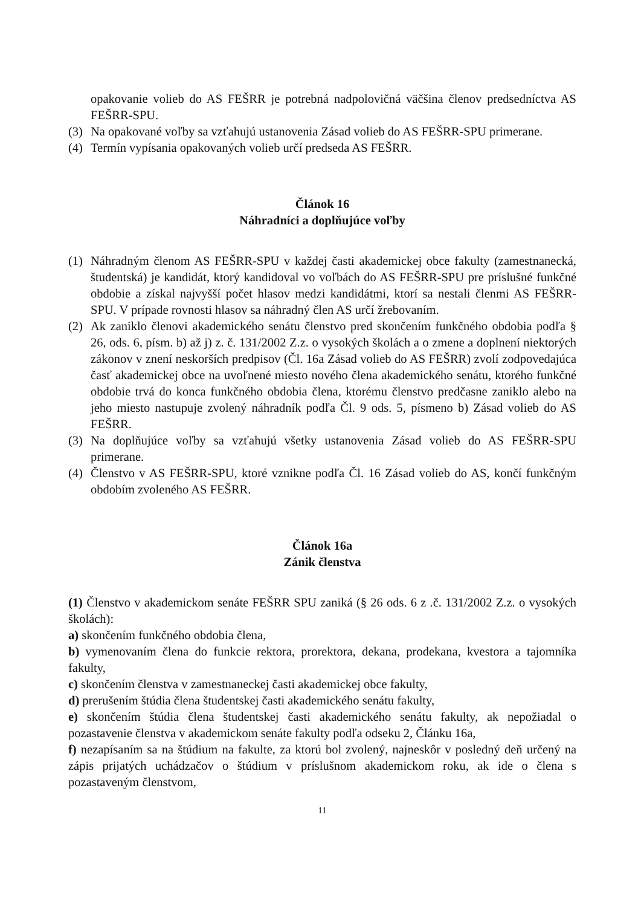opakovanie volieb do AS FEŠRR je potrebná nadpolovičná väčšina členov predsedníctva AS FEŠRR-SPU.
(3) Na opakované voľby sa vzťahujú ustanovenia Zásad volieb do AS FEŠRR-SPU primerane.
(4) Termín vypísania opakovaných volieb určí predseda AS FEŠRR.
Článok 16
Náhradníci a doplňujúce voľby
(1) Náhradným členom AS FEŠRR-SPU v každej časti akademickej obce fakulty (zamestnanecká, študentská) je kandidát, ktorý kandidoval vo voľbách do AS FEŠRR-SPU pre príslušné funkčné obdobie a získal najvyšší počet hlasov medzi kandidátmi, ktorí sa nestali členmi AS FEŠRR-SPU. V prípade rovnosti hlasov sa náhradný člen AS určí žrebovaním.
(2) Ak zaniklo členovi akademického senátu členstvo pred skončením funkčného obdobia podľa § 26, ods. 6, písm. b) až j) z. č. 131/2002 Z.z. o vysokých školách a o zmene a doplnení niektorých zákonov v znení neskorších predpisov (Čl. 16a Zásad volieb do AS FEŠRR) zvolí zodpovedajúca časť akademickej obce na uvoľnené miesto nového člena akademického senátu, ktorého funkčné obdobie trvá do konca funkčného obdobia člena, ktorému členstvo predčasne zaniklo alebo na jeho miesto nastupuje zvolený náhradník podľa Čl. 9 ods. 5, písmeno b) Zásad volieb do AS FEŠRR.
(3) Na doplňujúce voľby sa vzťahujú všetky ustanovenia Zásad volieb do AS FEŠRR-SPU primerane.
(4) Členstvo v AS FEŠRR-SPU, ktoré vznikne podľa Čl. 16 Zásad volieb do AS, končí funkčným obdobím zvoleného AS FEŠRR.
Článok 16a
Zánik členstva
(1) Členstvo v akademickom senáte FEŠRR SPU zaniká (§ 26 ods. 6 z .č. 131/2002 Z.z. o vysokých školách):
a) skončením funkčného obdobia člena,
b) vymenovaním člena do funkcie rektora, prorektora, dekana, prodekana, kvestora a tajomníka fakulty,
c) skončením členstva v zamestnaneckej časti akademickej obce fakulty,
d) prerušením štúdia člena študentskej časti akademického senátu fakulty,
e) skončením štúdia člena študentskej časti akademického senátu fakulty, ak nepožiadal o pozastavenie členstva v akademickom senáte fakulty podľa odseku 2, Článku 16a,
f) nezapísaním sa na štúdium na fakulte, za ktorú bol zvolený, najneskôr v posledný deň určený na zápis prijatých uchádzačov o štúdium v príslušnom akademickom roku, ak ide o člena s pozastaveným členstvom,
11